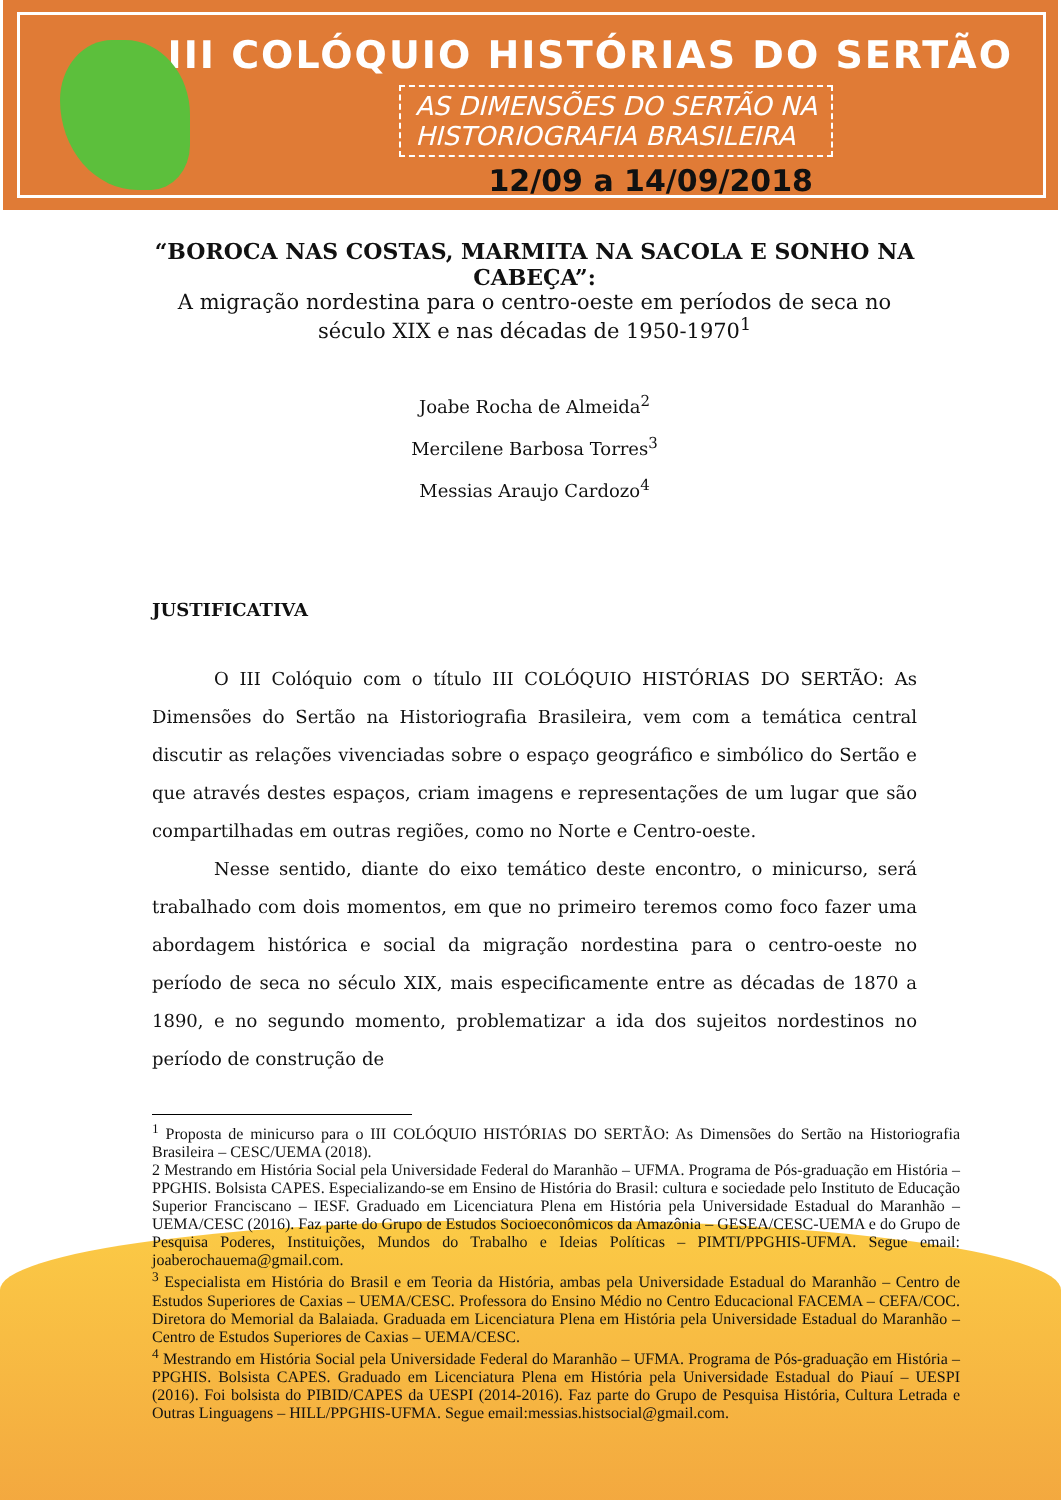III COLÓQUIO HISTÓRIAS DO SERTÃO
AS DIMENSÕES DO SERTÃO NA
HISTORIOGRAFIA BRASILEIRA
12/09 a 14/09/2018
“BOROCA NAS COSTAS, MARMITA NA SACOLA E SONHO NA CABEÇA”:
A migração nordestina para o centro-oeste em períodos de seca no século XIX e nas décadas de 1950-1970<sup>1</sup>
Joabe Rocha de Almeida<sup>2</sup>
Mercilene Barbosa Torres<sup>3</sup>
Messias Araujo Cardozo<sup>4</sup>
JUSTIFICATIVA
O III Colóquio com o título III COLÓQUIO HISTÓRIAS DO SERTÃO: As Dimensões do Sertão na Historiografia Brasileira, vem com a temática central discutir as relações vivenciadas sobre o espaço geográfico e simbólico do Sertão e que através destes espaços, criam imagens e representações de um lugar que são compartilhadas em outras regiões, como no Norte e Centro-oeste.
Nesse sentido, diante do eixo temático deste encontro, o minicurso, será trabalhado com dois momentos, em que no primeiro teremos como foco fazer uma abordagem histórica e social da migração nordestina para o centro-oeste no período de seca no século XIX, mais especificamente entre as décadas de 1870 a 1890, e no segundo momento, problematizar a ida dos sujeitos nordestinos no período de construção de
<sup>1</sup> Proposta de minicurso para o III COLÓQUIO HISTÓRIAS DO SERTÃO: As Dimensões do Sertão na Historiografia Brasileira – CESC/UEMA (2018).
2 Mestrando em História Social pela Universidade Federal do Maranhão – UFMA. Programa de Pós-graduação em História – PPGHIS. Bolsista CAPES. Especializando-se em Ensino de História do Brasil: cultura e sociedade pelo Instituto de Educação Superior Franciscano – IESF. Graduado em Licenciatura Plena em História pela Universidade Estadual do Maranhão – UEMA/CESC (2016). Faz parte do Grupo de Estudos Socioeconômicos da Amazônia – GESEA/CESC-UEMA e do Grupo de Pesquisa Poderes, Instituições, Mundos do Trabalho e Ideias Políticas – PIMTI/PPGHIS-UFMA. Segue email: joaberochauema@gmail.com.
<sup>3</sup> Especialista em História do Brasil e em Teoria da História, ambas pela Universidade Estadual do Maranhão – Centro de Estudos Superiores de Caxias – UEMA/CESC. Professora do Ensino Médio no Centro Educacional FACEMA – CEFA/COC. Diretora do Memorial da Balaiada. Graduada em Licenciatura Plena em História pela Universidade Estadual do Maranhão – Centro de Estudos Superiores de Caxias – UEMA/CESC.
<sup>4</sup> Mestrando em História Social pela Universidade Federal do Maranhão – UFMA. Programa de Pós-graduação em História – PPGHIS. Bolsista CAPES. Graduado em Licenciatura Plena em História pela Universidade Estadual do Piauí – UESPI (2016). Foi bolsista do PIBID/CAPES da UESPI (2014-2016). Faz parte do Grupo de Pesquisa História, Cultura Letrada e Outras Linguagens – HILL/PPGHIS-UFMA. Segue email:messias.histsocial@gmail.com.